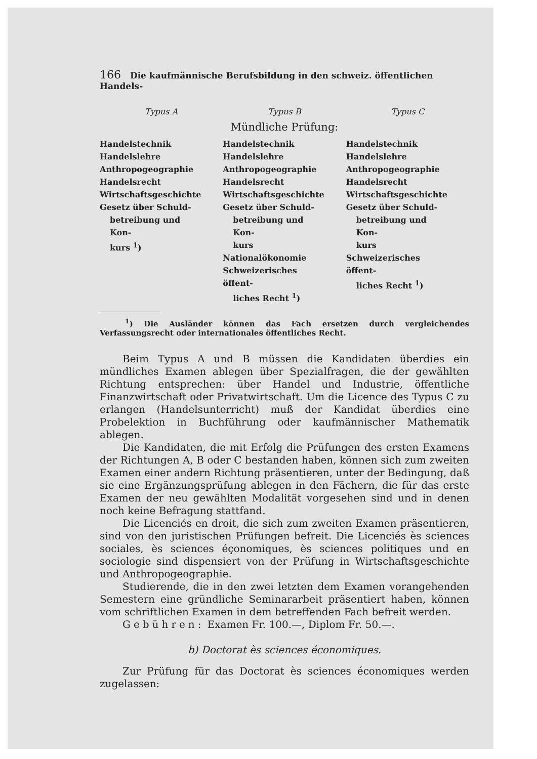166 Die kaufmännische Berufsbildung in den schweiz. öffentlichen Handels-
| Typus A | Typus B | Typus C |
| --- | --- | --- |
| Mündliche Prüfung: | | |
| Handelstechnik Handelslehre Anthropogeographie Handelsrecht Wirtschaftsgeschichte Gesetz über Schuld- betreibung und Kon- kurs <sup>1</sup>) | Handelstechnik Handelslehre Anthropogeographie Handelsrecht Wirtschaftsgeschichte Gesetz über Schuld- betreibung und Kon- kurs Nationalökonomie Schweizerisches öffent- liches Recht <sup>1</sup>) | Handelstechnik Handelslehre Anthropogeographie Handelsrecht Wirtschaftsgeschichte Gesetz über Schuld- betreibung und Kon- kurs Schweizerisches öffent- liches Recht <sup>1</sup>) |
<sup>1</sup>) Die Ausländer können das Fach ersetzen durch vergleichendes Verfassungsrecht oder internationales öffentliches Recht.
Beim Typus A und B müssen die Kandidaten überdies ein mündliches Examen ablegen über Spezialfragen, die der gewählten Richtung entsprechen: über Handel und Industrie, öffentliche Finanzwirtschaft oder Privatwirtschaft. Um die Licence des Typus C zu erlangen (Handelsunterricht) muß der Kandidat überdies eine Probelektion in Buchführung oder kaufmännischer Mathematik ablegen.
Die Kandidaten, die mit Erfolg die Prüfungen des ersten Examens der Richtungen A, B oder C bestanden haben, können sich zum zweiten Examen einer andern Richtung präsentieren, unter der Bedingung, daß sie eine Ergänzungsprüfung ablegen in den Fächern, die für das erste Examen der neu gewählten Modalität vorgesehen sind und in denen noch keine Befragung stattfand.
Die Licenciés en droit, die sich zum zweiten Examen präsentieren, sind von den juristischen Prüfungen befreit. Die Licenciés ès sciences sociales, ès sciences éçonomiques, ès sciences politiques und en sociologie sind dispensiert von der Prüfung in Wirtschaftsgeschichte und Anthropogeographie.
Studierende, die in den zwei letzten dem Examen vorangehenden Semestern eine gründliche Seminararbeit präsentiert haben, können vom schriftlichen Examen in dem betreffenden Fach befreit werden.
Gebühren: Examen Fr. 100.—, Diplom Fr. 50.—.
b) Doctorat ès sciences économiques.
Zur Prüfung für das Doctorat ès sciences économiques werden zugelassen: